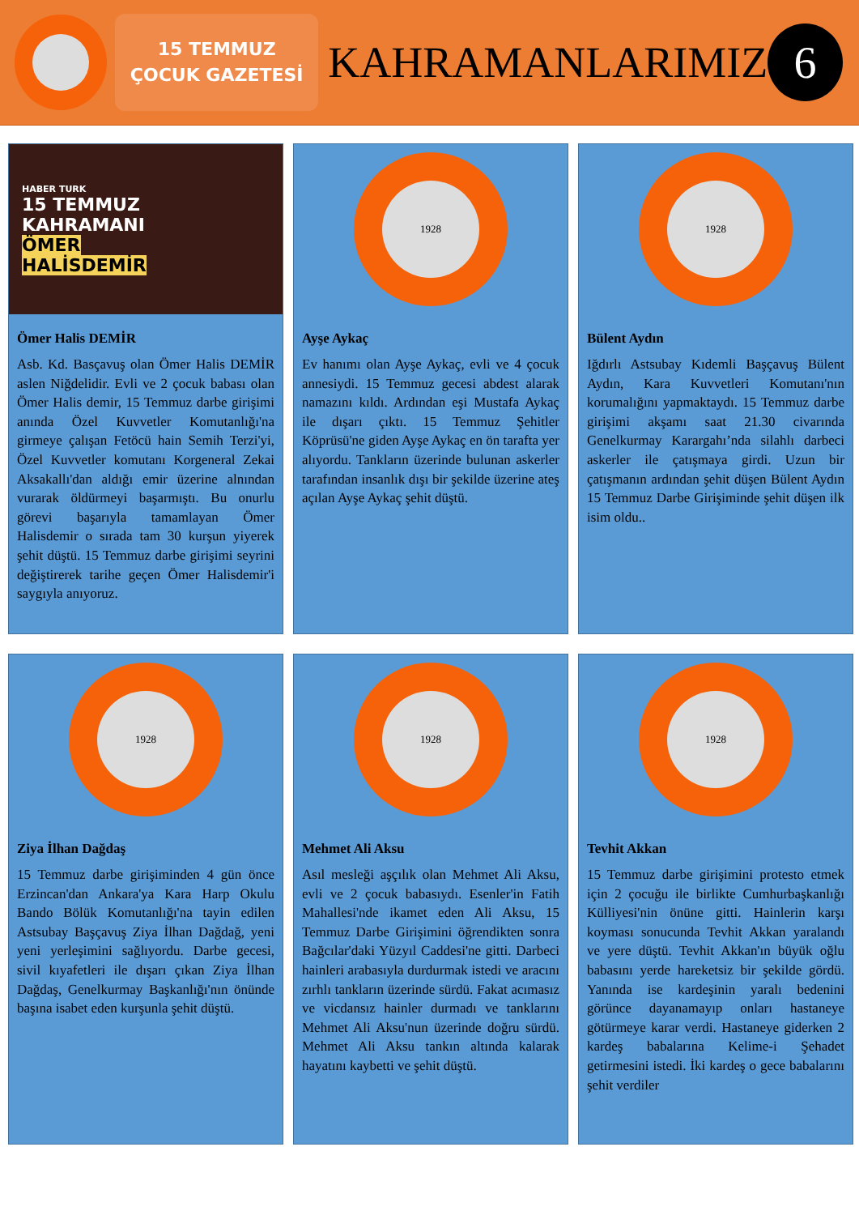15 TEMMUZ
ÇOCUK GAZETESİ
KAHRAMANLARIMIZ
6
HABER TURK
15 TEMMUZ
KAHRAMANI
ÖMER
HALİSDEMİR
Ömer Halis DEMİR
Asb. Kd. Basçavuş olan Ömer Halis DEMİR aslen Niğdelidir. Evli ve 2 çocuk babası olan Ömer Halis demir, 15 Temmuz darbe girişimi anında Özel Kuvvetler Komutanlığı'na girmeye çalışan Fetöcü hain Semih Terzi'yi, Özel Kuvvetler komutanı Korgeneral Zekai Aksakallı'dan aldığı emir üzerine alnından vurarak öldürmeyi başarmıştı. Bu onurlu görevi başarıyla tamamlayan Ömer Halisdemir o sırada tam 30 kurşun yiyerek şehit düştü. 15 Temmuz darbe girişimi seyrini değiştirerek tarihe geçen Ömer Halisdemir'i saygıyla anıyoruz.
1928
Ayşe Aykaç
Ev hanımı olan Ayşe Aykaç, evli ve 4 çocuk annesiydi. 15 Temmuz gecesi abdest alarak namazını kıldı. Ardından eşi Mustafa Aykaç ile dışarı çıktı. 15 Temmuz Şehitler Köprüsü'ne giden Ayşe Aykaç en ön tarafta yer alıyordu. Tankların üzerinde bulunan askerler tarafından insanlık dışı bir şekilde üzerine ateş açılan Ayşe Aykaç şehit düştü.
1928
Bülent Aydın
Iğdırlı Astsubay Kıdemli Başçavuş Bülent Aydın, Kara Kuvvetleri Komutanı'nın korumalığını yapmaktaydı. 15 Temmuz darbe girişimi akşamı saat 21.30 civarında Genelkurmay Karargahı’nda silahlı darbeci askerler ile çatışmaya girdi. Uzun bir çatışmanın ardından şehit düşen Bülent Aydın 15 Temmuz Darbe Girişiminde şehit düşen ilk isim oldu..
1928
Ziya İlhan Dağdaş
15 Temmuz darbe girişiminden 4 gün önce Erzincan'dan Ankara'ya Kara Harp Okulu Bando Bölük Komutanlığı'na tayin edilen Astsubay Başçavuş Ziya İlhan Dağdağ, yeni yeni yerleşimini sağlıyordu. Darbe gecesi, sivil kıyafetleri ile dışarı çıkan Ziya İlhan Dağdaş, Genelkurmay Başkanlığı'nın önünde başına isabet eden kurşunla şehit düştü.
1928
Mehmet Ali Aksu
Asıl mesleği aşçılık olan Mehmet Ali Aksu, evli ve 2 çocuk babasıydı. Esenler'in Fatih Mahallesi'nde ikamet eden Ali Aksu, 15 Temmuz Darbe Girişimini öğrendikten sonra Bağcılar'daki Yüzyıl Caddesi'ne gitti. Darbeci hainleri arabasıyla durdurmak istedi ve aracını zırhlı tankların üzerinde sürdü. Fakat acımasız ve vicdansız hainler durmadı ve tanklarını Mehmet Ali Aksu'nun üzerinde doğru sürdü. Mehmet Ali Aksu tankın altında kalarak hayatını kaybetti ve şehit düştü.
1928
Tevhit Akkan
15 Temmuz darbe girişimini protesto etmek için 2 çocuğu ile birlikte Cumhurbaşkanlığı Külliyesi'nin önüne gitti. Hainlerin karşı koyması sonucunda Tevhit Akkan yaralandı ve yere düştü. Tevhit Akkan'ın büyük oğlu babasını yerde hareketsiz bir şekilde gördü. Yanında ise kardeşinin yaralı bedenini görünce dayanamayıp onları hastaneye götürmeye karar verdi. Hastaneye giderken 2 kardeş babalarına Kelime-i Şehadet getirmesini istedi. İki kardeş o gece babalarını şehit verdiler